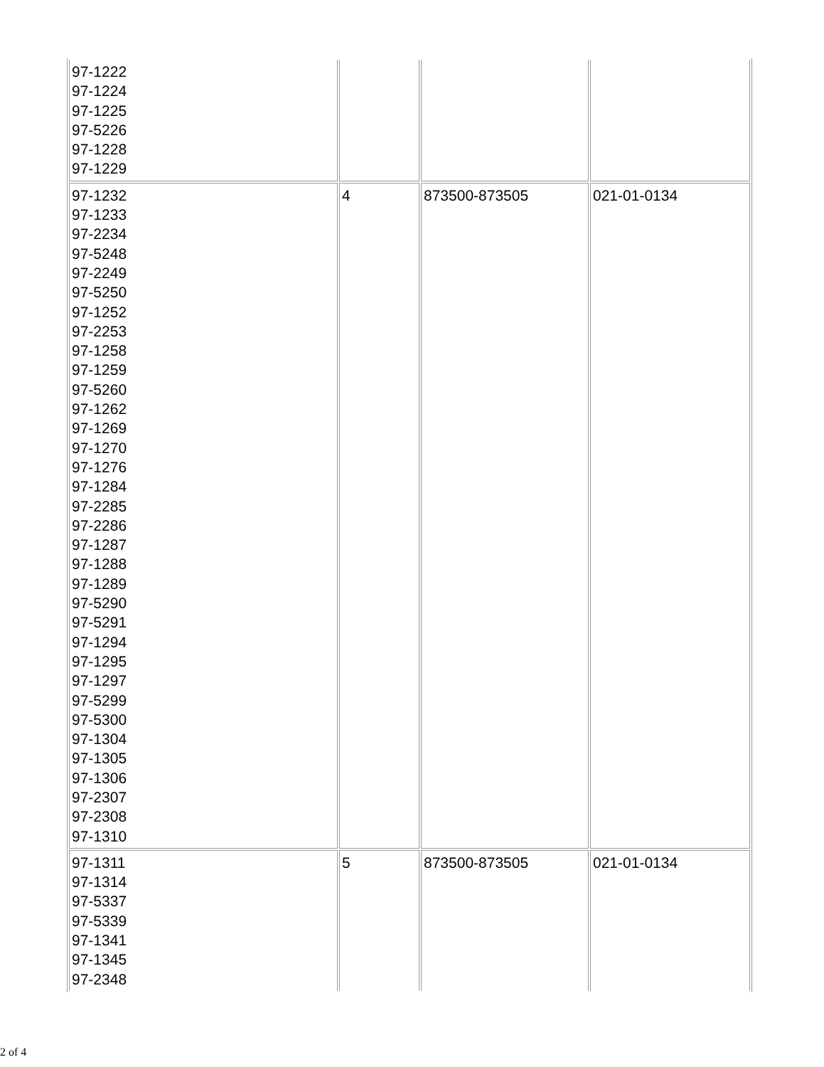| 97-1222 97-1224 97-1225 97-5226 97-1228 97-1229 | | | |
| 97-1232 97-1233 97-2234 97-5248 97-2249 97-5250 97-1252 97-2253 97-1258 97-1259 97-5260 97-1262 97-1269 97-1270 97-1276 97-1284 97-2285 97-2286 97-1287 97-1288 97-1289 97-5290 97-5291 97-1294 97-1295 97-1297 97-5299 97-5300 97-1304 97-1305 97-1306 97-2307 97-2308 97-1310 | 4 | 873500-873505 | 021-01-0134 |
| 97-1311 97-1314 97-5337 97-5339 97-1341 97-1345 97-2348 | 5 | 873500-873505 | 021-01-0134 |
2 of 4